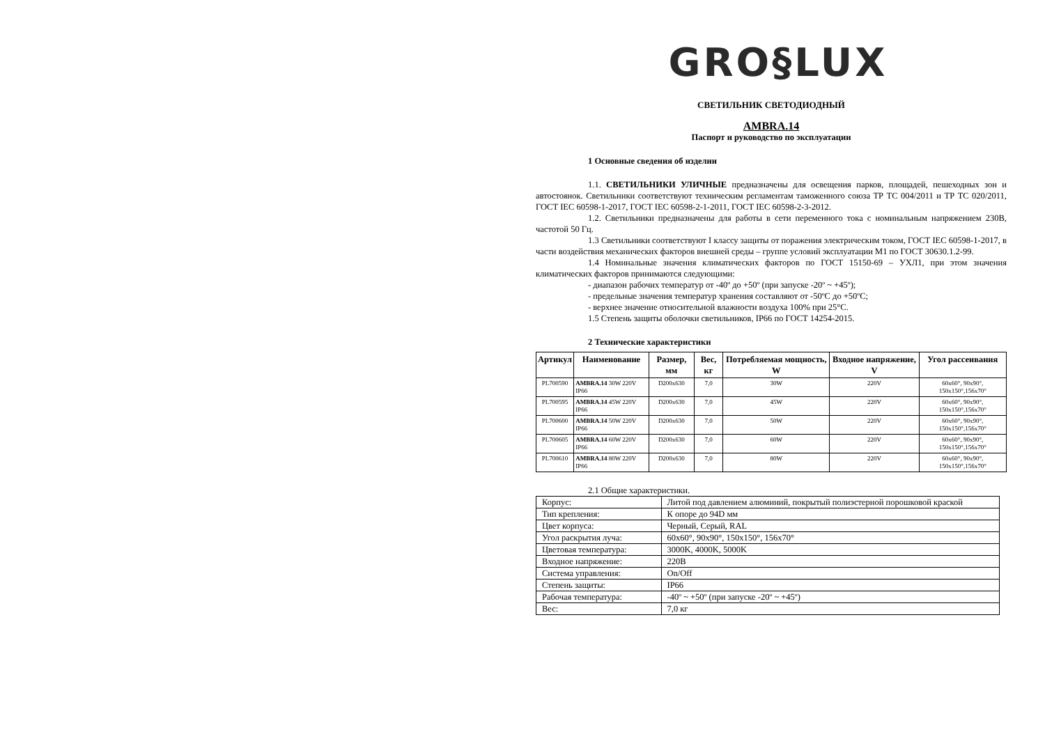GRO§LUX
СВЕТИЛЬНИК СВЕТОДИОДНЫЙ
AMBRA.14
Паспорт и руководство по эксплуатации
1 Основные сведения об изделии
1.1. СВЕТИЛЬНИКИ УЛИЧНЫЕ предназначены для освещения парков, площадей, пешеходных зон и автостоянок. Светильники соответствуют техническим регламентам таможенного союза ТР ТС 004/2011 и ТР ТС 020/2011, ГОСТ IEC 60598-1-2017, ГОСТ IEC 60598-2-1-2011, ГОСТ IEC 60598-2-3-2012.
1.2. Светильники предназначены для работы в сети переменного тока с номинальным напряжением 230В, частотой 50 Гц.
1.3 Светильники соответствуют I классу защиты от поражения электрическим током, ГОСТ IEC 60598-1-2017, в части воздействия механических факторов внешней среды – группе условий эксплуатации М1 по ГОСТ 30630.1.2-99.
1.4 Номинальные значения климатических факторов по ГОСТ 15150-69 – УХЛ1, при этом значения климатических факторов принимаются следующими:
- диапазон рабочих температур от -40º до +50º (при запуске -20º ~ +45º);
- предельные значения температур хранения составляют от -50ºС до +50ºС;
- верхнее значение относительной влажности воздуха 100% при 25°С.
1.5 Степень защиты оболочки светильников, IP66 по ГОСТ 14254-2015.
2 Технические характеристики
| Артикул | Наименование | Размер, мм | Вес, кг | Потребляемая мощность, W | Входное напряжение, V | Угол рассеивания |
| --- | --- | --- | --- | --- | --- | --- |
| PL700590 | AMBRA.14 30W 220V IP66 | D200x630 | 7,0 | 30W | 220V | 60x60°, 90x90°, 150x150°,156x70° |
| PL700595 | AMBRA.14 45W 220V IP66 | D200x630 | 7,0 | 45W | 220V | 60x60°, 90x90°, 150x150°,156x70° |
| PL700600 | AMBRA.14 50W 220V IP66 | D200x630 | 7,0 | 50W | 220V | 60x60°, 90x90°, 150x150°,156x70° |
| PL700605 | AMBRA.14 60W 220V IP66 | D200x630 | 7,0 | 60W | 220V | 60x60°, 90x90°, 150x150°,156x70° |
| PL700610 | AMBRA.14 80W 220V IP66 | D200x630 | 7,0 | 80W | 220V | 60x60°, 90x90°, 150x150°,156x70° |
2.1 Общие характеристики.
| Корпус: | Литой под давлением алюминий, покрытый полиэстерной порошковой краской |
| Тип крепления: | К опоре до 94D мм |
| Цвет корпуса: | Черный, Серый, RAL |
| Угол раскрытия луча: | 60x60°, 90x90°, 150x150°, 156x70° |
| Цветовая температура: | 3000K, 4000K, 5000K |
| Входное напряжение: | 220В |
| Система управления: | On/Off |
| Степень защиты: | IP66 |
| Рабочая температура: | -40º ~ +50º (при запуске -20º ~ +45º) |
| Вес: | 7,0 кг |